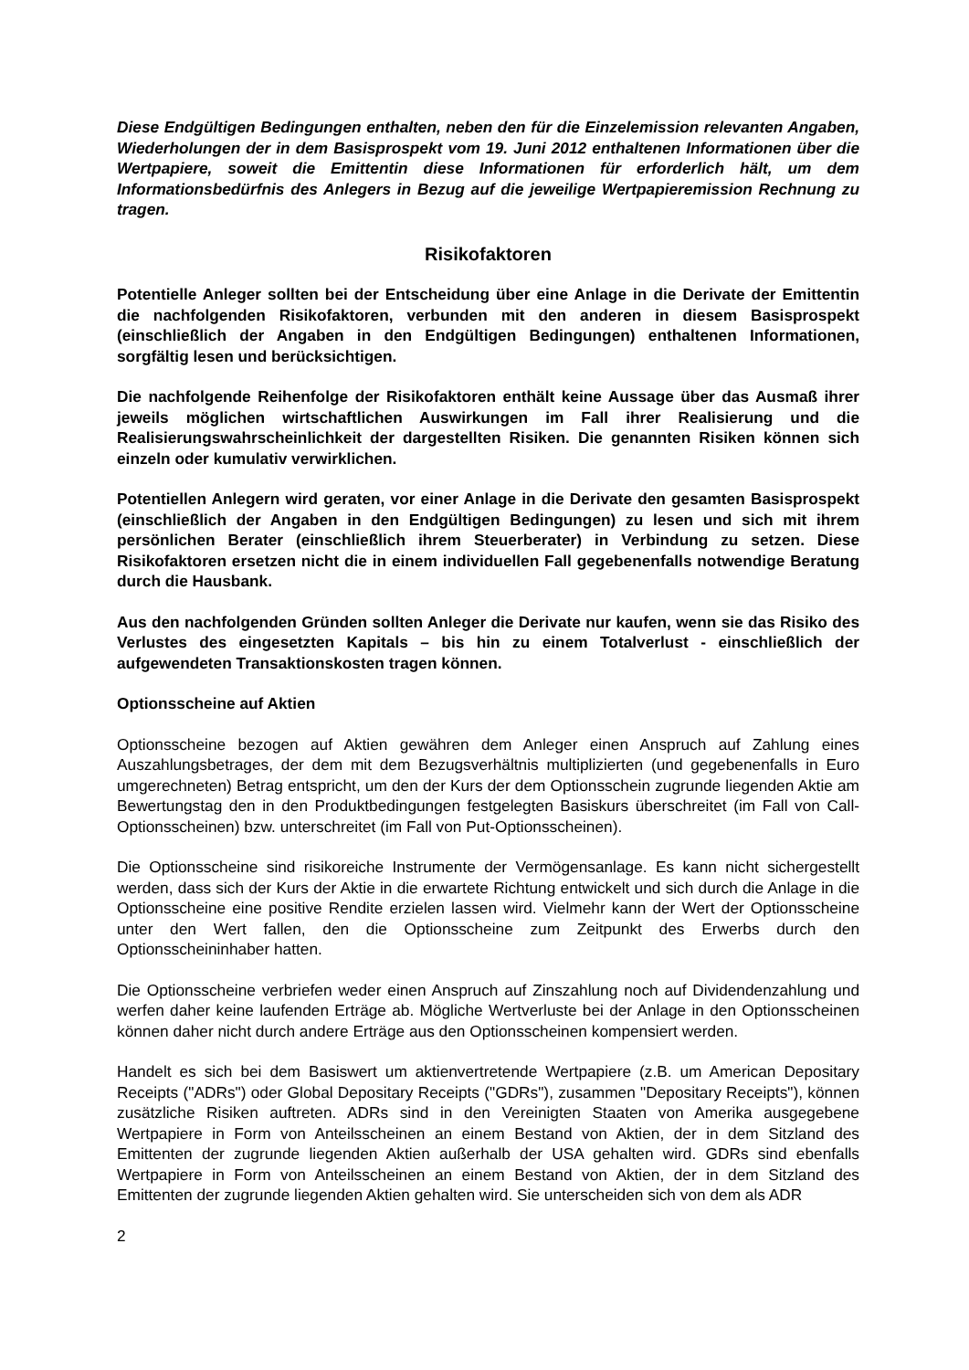Diese Endgültigen Bedingungen enthalten, neben den für die Einzelemission relevanten Angaben, Wiederholungen der in dem Basisprospekt vom 19. Juni 2012 enthaltenen Informationen über die Wertpapiere, soweit die Emittentin diese Informationen für erforderlich hält, um dem Informationsbedürfnis des Anlegers in Bezug auf die jeweilige Wertpapieremission Rechnung zu tragen.
Risikofaktoren
Potentielle Anleger sollten bei der Entscheidung über eine Anlage in die Derivate der Emittentin die nachfolgenden Risikofaktoren, verbunden mit den anderen in diesem Basisprospekt (einschließlich der Angaben in den Endgültigen Bedingungen) enthaltenen Informationen, sorgfältig lesen und berücksichtigen.
Die nachfolgende Reihenfolge der Risikofaktoren enthält keine Aussage über das Ausmaß ihrer jeweils möglichen wirtschaftlichen Auswirkungen im Fall ihrer Realisierung und die Realisierungswahrscheinlichkeit der dargestellten Risiken. Die genannten Risiken können sich einzeln oder kumulativ verwirklichen.
Potentiellen Anlegern wird geraten, vor einer Anlage in die Derivate den gesamten Basisprospekt (einschließlich der Angaben in den Endgültigen Bedingungen) zu lesen und sich mit ihrem persönlichen Berater (einschließlich ihrem Steuerberater) in Verbindung zu setzen. Diese Risikofaktoren ersetzen nicht die in einem individuellen Fall gegebenenfalls notwendige Beratung durch die Hausbank.
Aus den nachfolgenden Gründen sollten Anleger die Derivate nur kaufen, wenn sie das Risiko des Verlustes des eingesetzten Kapitals – bis hin zu einem Totalverlust - einschließlich der aufgewendeten Transaktionskosten tragen können.
Optionsscheine auf Aktien
Optionsscheine bezogen auf Aktien gewähren dem Anleger einen Anspruch auf Zahlung eines Auszahlungsbetrages, der dem mit dem Bezugsverhältnis multiplizierten (und gegebenenfalls in Euro umgerechneten) Betrag entspricht, um den der Kurs der dem Optionsschein zugrunde liegenden Aktie am Bewertungstag den in den Produktbedingungen festgelegten Basiskurs überschreitet (im Fall von Call-Optionsscheinen) bzw. unterschreitet (im Fall von Put-Optionsscheinen).
Die Optionsscheine sind risikoreiche Instrumente der Vermögensanlage. Es kann nicht sichergestellt werden, dass sich der Kurs der Aktie in die erwartete Richtung entwickelt und sich durch die Anlage in die Optionsscheine eine positive Rendite erzielen lassen wird. Vielmehr kann der Wert der Optionsscheine unter den Wert fallen, den die Optionsscheine zum Zeitpunkt des Erwerbs durch den Optionsscheininhaber hatten.
Die Optionsscheine verbriefen weder einen Anspruch auf Zinszahlung noch auf Dividendenzahlung und werfen daher keine laufenden Erträge ab. Mögliche Wertverluste bei der Anlage in den Optionsscheinen können daher nicht durch andere Erträge aus den Optionsscheinen kompensiert werden.
Handelt es sich bei dem Basiswert um aktienvertretende Wertpapiere (z.B. um American Depositary Receipts ("ADRs") oder Global Depositary Receipts ("GDRs"), zusammen "Depositary Receipts"), können zusätzliche Risiken auftreten. ADRs sind in den Vereinigten Staaten von Amerika ausgegebene Wertpapiere in Form von Anteilsscheinen an einem Bestand von Aktien, der in dem Sitzland des Emittenten der zugrunde liegenden Aktien außerhalb der USA gehalten wird. GDRs sind ebenfalls Wertpapiere in Form von Anteilsscheinen an einem Bestand von Aktien, der in dem Sitzland des Emittenten der zugrunde liegenden Aktien gehalten wird. Sie unterscheiden sich von dem als ADR
2